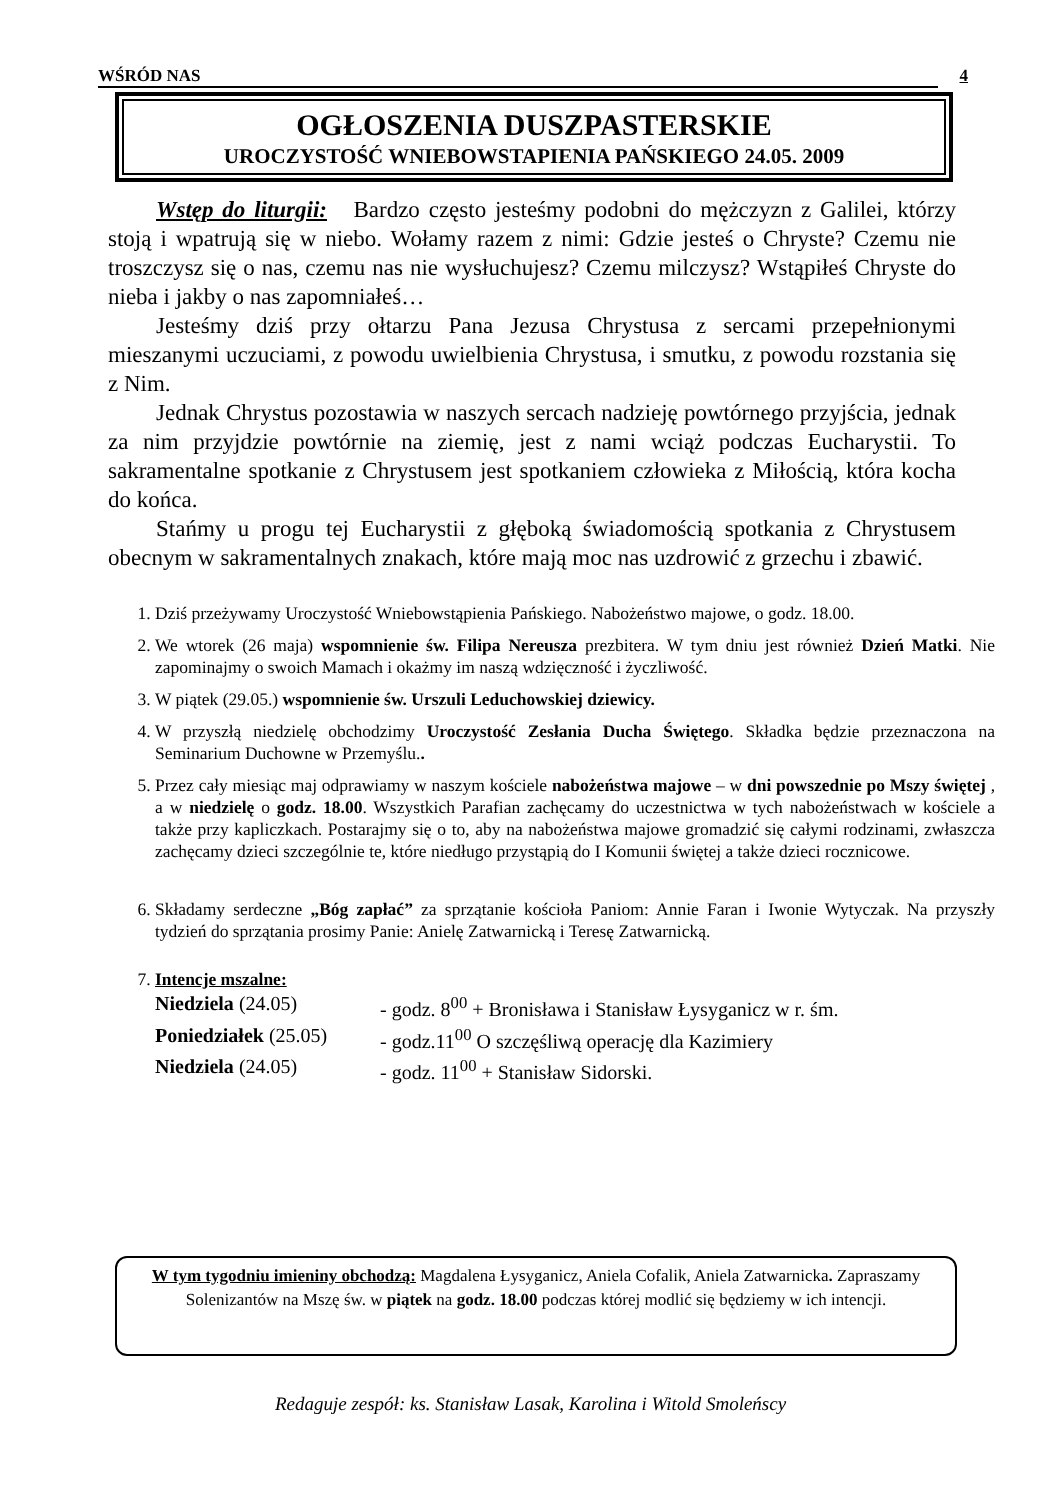WŚRÓD NAS 4
OGŁOSZENIA DUSZPASTERSKIE
UROCZYSTOŚĆ WNIEBOWSTAPIENIA PAŃSKIEGO 24.05. 2009
Wstęp do liturgii: Bardzo często jesteśmy podobni do mężczyzn z Galilei, którzy stoją i wpatrują się w niebo. Wołamy razem z nimi: Gdzie jesteś o Chryste? Czemu nie troszczysz się o nas, czemu nas nie wysłuchujesz? Czemu milczysz? Wstąpiłeś Chryste do nieba i jakby o nas zapomniałeś…
Jesteśmy dziś przy ołtarzu Pana Jezusa Chrystusa z sercami przepełnionymi mieszanymi uczuciami, z powodu uwielbienia Chrystusa, i smutku, z powodu rozstania się z Nim.
Jednak Chrystus pozostawia w naszych sercach nadzieję powtórnego przyjścia, jednak za nim przyjdzie powtórnie na ziemię, jest z nami wciąż podczas Eucharystii. To sakramentalne spotkanie z Chrystusem jest spotkaniem człowieka z Miłością, która kocha do końca.
Stańmy u progu tej Eucharystii z głęboką świadomością spotkania z Chrystusem obecnym w sakramentalnych znakach, które mają moc nas uzdrowić z grzechu i zbawić.
1. Dziś przeżywamy Uroczystość Wniebowstąpienia Pańskiego. Nabożeństwo majowe, o godz. 18.00.
2. We wtorek (26 maja) wspomnienie św. Filipa Nereusza prezbitera. W tym dniu jest również Dzień Matki. Nie zapominajmy o swoich Mamach i okażmy im naszą wdzięczność i życzliwość.
3. W piątek (29.05.) wspomnienie św. Urszuli Leduchowskiej dziewicy.
4. W przyszłą niedzielę obchodzimy Uroczystość Zesłania Ducha Świętego. Składka będzie przeznaczona na Seminarium Duchowne w Przemyślu..
5. Przez cały miesiąc maj odprawiamy w naszym kościele nabożeństwa majowe – w dni powszednie po Mszy świętej , a w niedzielę o godz. 18.00. Wszystkich Parafian zachęcamy do uczestnictwa w tych nabożeństwach w kościele a także przy kapliczkach. Postarajmy się o to, aby na nabożeństwa majowe gromadzić się całymi rodzinami, zwłaszcza zachęcamy dzieci szczególnie te, które niedługo przystąpią do I Komunii świętej a także dzieci rocznicowe.
6. Składamy serdeczne „Bóg zapłać” za sprzątanie kościoła Paniom: Annie Faran i Iwonie Wytyczak. Na przyszły tydzień do sprzątania prosimy Panie: Anielę Zatwarnicką i Teresę Zatwarnicką.
7. Intencje mszalne:
Niedziela (24.05) - godz. 8<sup>00</sup> + Bronisława i Stanisław Łysyganicz w r. śm.
Poniedziałek (25.05) - godz.11<sup>00</sup> O szczęśliwą operację dla Kazimiery
Niedziela (24.05) - godz. 11<sup>00</sup> + Stanisław Sidorski.
W tym tygodniu imieniny obchodzą: Magdalena Łysyganicz, Aniela Cofalik, Aniela Zatwarnicka. Zapraszamy Solenizantów na Mszę św. w piątek na godz. 18.00 podczas której modlić się będziemy w ich intencji.
Redaguje zespół: ks. Stanisław Lasak, Karolina i Witold Smoleńscy